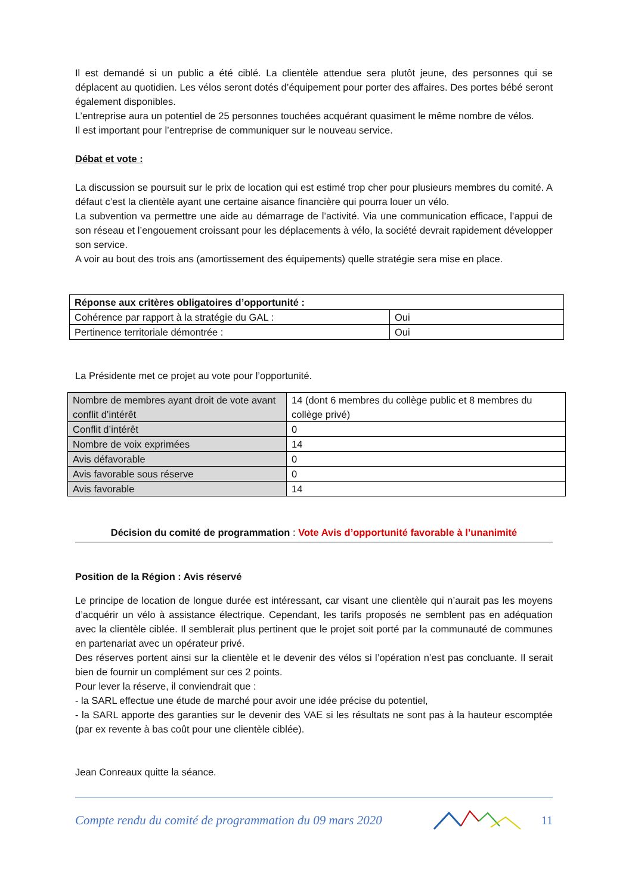Il est demandé si un public a été ciblé. La clientèle attendue sera plutôt jeune, des personnes qui se déplacent au quotidien. Les vélos seront dotés d’équipement pour porter des affaires. Des portes bébé seront également disponibles.
L’entreprise aura un potentiel de 25 personnes touchées acquérant quasiment le même nombre de vélos.
Il est important pour l’entreprise de communiquer sur le nouveau service.
Débat et vote :
La discussion se poursuit sur le prix de location qui est estimé trop cher pour plusieurs membres du comité. A défaut c’est la clientèle ayant une certaine aisance financière qui pourra louer un vélo.
La subvention va permettre une aide au démarrage de l’activité. Via une communication efficace, l’appui de son réseau et l’engouement croissant pour les déplacements à vélo, la société devrait rapidement développer son service.
A voir au bout des trois ans (amortissement des équipements) quelle stratégie sera mise en place.
| Réponse aux critères obligatoires d’opportunité : | |
| Cohérence par rapport à la stratégie du GAL : | Oui |
| Pertinence territoriale démontrée : | Oui |
La Présidente met ce projet au vote pour l’opportunité.
| Nombre de membres ayant droit de vote avant conflit d’intérêt | 14 (dont 6 membres du collège public et 8 membres du collège privé) |
| Conflit d’intérêt | 0 |
| Nombre de voix exprimées | 14 |
| Avis défavorable | 0 |
| Avis favorable sous réserve | 0 |
| Avis favorable | 14 |
Décision du comité de programmation : Vote Avis d’opportunité favorable à l’unanimité
Position de la Région : Avis réservé
Le principe de location de longue durée est intéressant, car visant une clientèle qui n’aurait pas les moyens d’acquérir un vélo à assistance électrique. Cependant, les tarifs proposés ne semblent pas en adéquation avec la clientèle ciblée. Il semblerait plus pertinent que le projet soit porté par la communauté de communes en partenariat avec un opérateur privé.
Des réserves portent ainsi sur la clientèle et le devenir des vélos si l’opération n’est pas concluante. Il serait bien de fournir un complément sur ces 2 points.
Pour lever la réserve, il conviendrait que :
- la SARL effectue une étude de marché pour avoir une idée précise du potentiel,
- la SARL apporte des garanties sur le devenir des VAE si les résultats ne sont pas à la hauteur escomptée (par ex revente à bas coût pour une clientèle ciblée).
Jean Conreaux quitte la séance.
Compte rendu du comité de programmation du 09 mars 2020 11